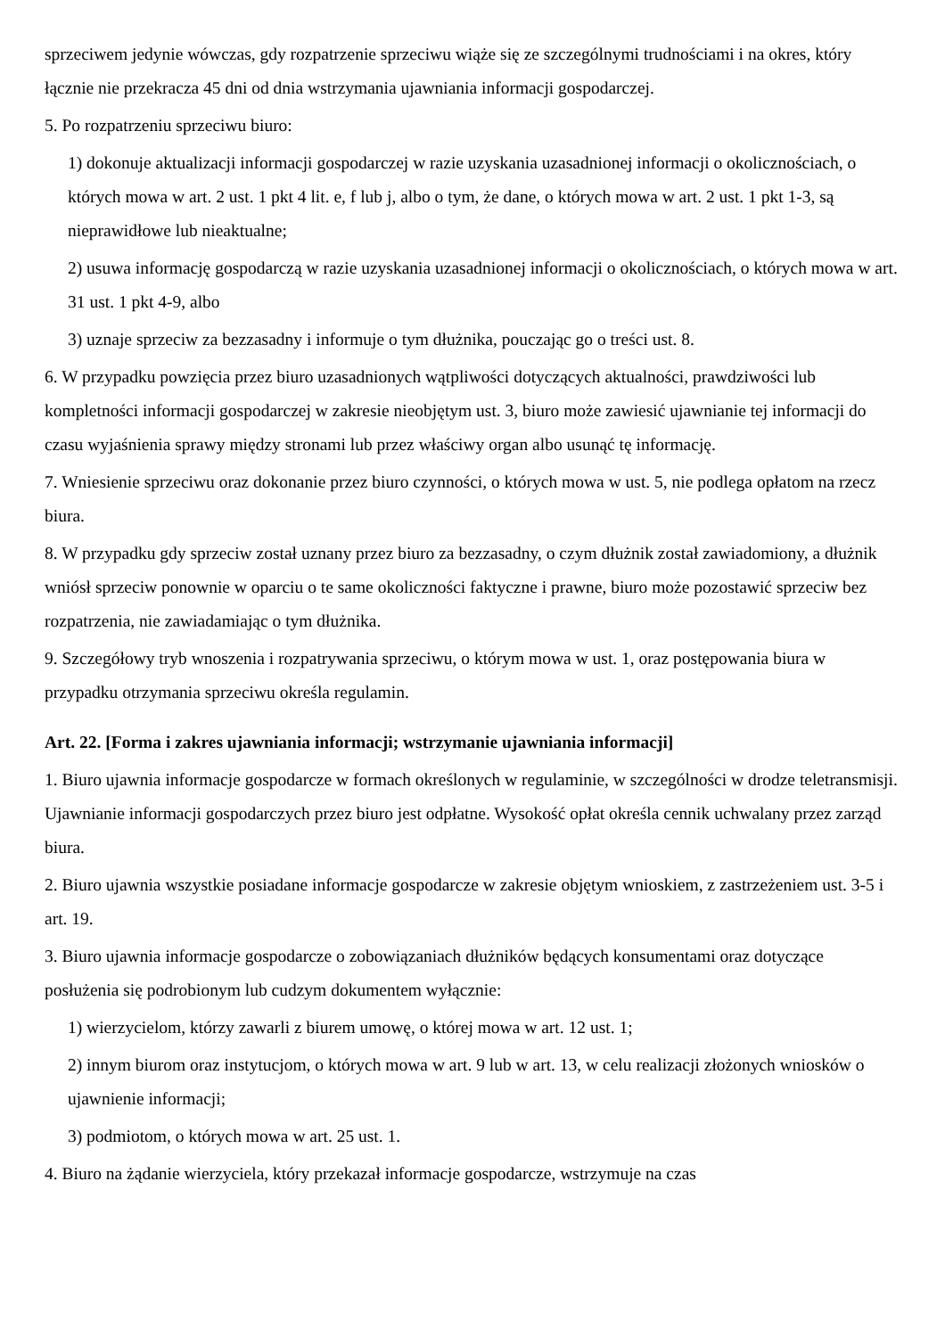sprzeciwem jedynie wówczas, gdy rozpatrzenie sprzeciwu wiąże się ze szczególnymi trudnościami i na okres, który łącznie nie przekracza 45 dni od dnia wstrzymania ujawniania informacji gospodarczej.
5. Po rozpatrzeniu sprzeciwu biuro:
1) dokonuje aktualizacji informacji gospodarczej w razie uzyskania uzasadnionej informacji o okolicznościach, o których mowa w art. 2 ust. 1 pkt 4 lit. e, f lub j, albo o tym, że dane, o których mowa w art. 2 ust. 1 pkt 1-3, są nieprawidłowe lub nieaktualne;
2) usuwa informację gospodarczą w razie uzyskania uzasadnionej informacji o okolicznościach, o których mowa w art. 31 ust. 1 pkt 4-9, albo
3) uznaje sprzeciw za bezzasadny i informuje o tym dłużnika, pouczając go o treści ust. 8.
6. W przypadku powzięcia przez biuro uzasadnionych wątpliwości dotyczących aktualności, prawdziwości lub kompletności informacji gospodarczej w zakresie nieobjętym ust. 3, biuro może zawiesić ujawnianie tej informacji do czasu wyjaśnienia sprawy między stronami lub przez właściwy organ albo usunąć tę informację.
7. Wniesienie sprzeciwu oraz dokonanie przez biuro czynności, o których mowa w ust. 5, nie podlega opłatom na rzecz biura.
8. W przypadku gdy sprzeciw został uznany przez biuro za bezzasadny, o czym dłużnik został zawiadomiony, a dłużnik wniósł sprzeciw ponownie w oparciu o te same okoliczności faktyczne i prawne, biuro może pozostawić sprzeciw bez rozpatrzenia, nie zawiadamiając o tym dłużnika.
9. Szczegółowy tryb wnoszenia i rozpatrywania sprzeciwu, o którym mowa w ust. 1, oraz postępowania biura w przypadku otrzymania sprzeciwu określa regulamin.
Art. 22. [Forma i zakres ujawniania informacji; wstrzymanie ujawniania informacji]
1. Biuro ujawnia informacje gospodarcze w formach określonych w regulaminie, w szczególności w drodze teletransmisji. Ujawnianie informacji gospodarczych przez biuro jest odpłatne. Wysokość opłat określa cennik uchwalany przez zarząd biura.
2. Biuro ujawnia wszystkie posiadane informacje gospodarcze w zakresie objętym wnioskiem, z zastrzeżeniem ust. 3-5 i art. 19.
3. Biuro ujawnia informacje gospodarcze o zobowiązaniach dłużników będących konsumentami oraz dotyczące posłużenia się podrobionym lub cudzym dokumentem wyłącznie:
1) wierzycielom, którzy zawarli z biurem umowę, o której mowa w art. 12 ust. 1;
2) innym biurom oraz instytucjom, o których mowa w art. 9 lub w art. 13, w celu realizacji złożonych wniosków o ujawnienie informacji;
3) podmiotom, o których mowa w art. 25 ust. 1.
4. Biuro na żądanie wierzyciela, który przekazał informacje gospodarcze, wstrzymuje na czas